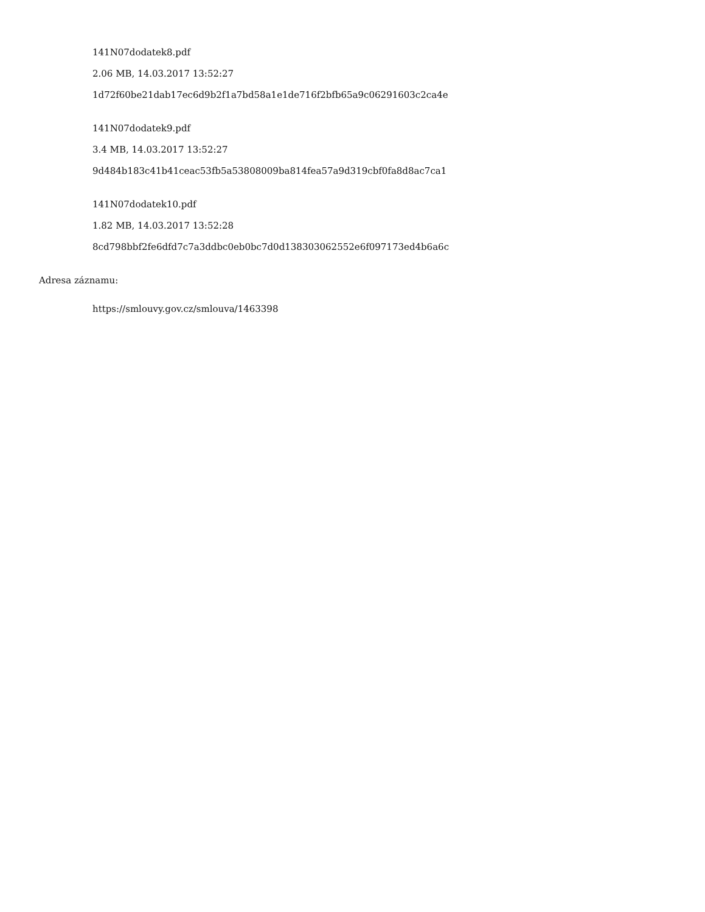141N07dodatek8.pdf
2.06 MB, 14.03.2017 13:52:27
1d72f60be21dab17ec6d9b2f1a7bd58a1e1de716f2bfb65a9c06291603c2ca4e
141N07dodatek9.pdf
3.4 MB, 14.03.2017 13:52:27
9d484b183c41b41ceac53fb5a53808009ba814fea57a9d319cbf0fa8d8ac7ca1
141N07dodatek10.pdf
1.82 MB, 14.03.2017 13:52:28
8cd798bbf2fe6dfd7c7a3ddbc0eb0bc7d0d138303062552e6f097173ed4b6a6c
Adresa záznamu:
https://smlouvy.gov.cz/smlouva/1463398